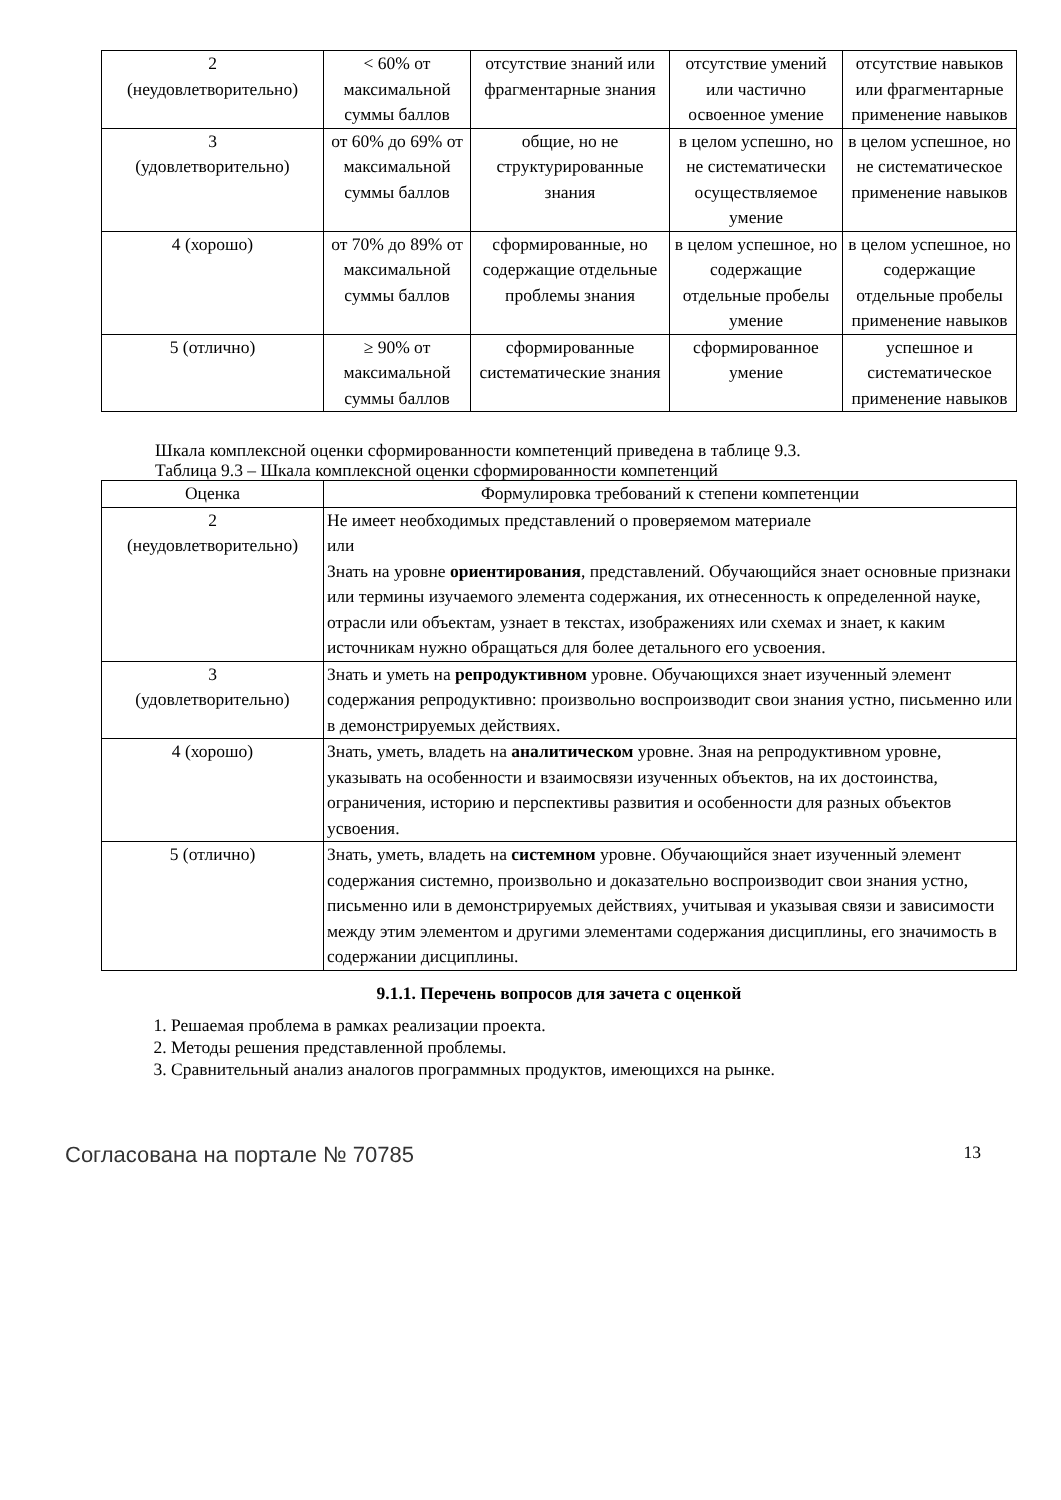| 2 (неудовлетворительно) | < 60% от максимальной суммы баллов | отсутствие знаний или фрагментарные знания | отсутствие умений или частично освоенное умение | отсутствие навыков или фрагментарные применение навыков |
| 3 (удовлетворительно) | от 60% до 69% от максимальной суммы баллов | общие, но не структурированные знания | в целом успешно, но не систематически осуществляемое умение | в целом успешное, но не систематическое применение навыков |
| 4 (хорошо) | от 70% до 89% от максимальной суммы баллов | сформированные, но содержащие отдельные проблемы знания | в целом успешное, но содержащие отдельные пробелы умение | в целом успешное, но содержащие отдельные пробелы применение навыков |
| 5 (отлично) | ≥ 90% от максимальной суммы баллов | сформированные систематические знания | сформированное умение | успешное и систематическое применение навыков |
Шкала комплексной оценки сформированности компетенций приведена в таблице 9.3.
Таблица 9.3 – Шкала комплексной оценки сформированности компетенций
| Оценка | Формулировка требований к степени компетенции |
| --- | --- |
| 2 (неудовлетворительно) | Не имеет необходимых представлений о проверяемом материале или Знать на уровне ориентирования , представлений. Обучающийся знает основные признаки или термины изучаемого элемента содержания, их отнесенность к определенной науке, отрасли или объектам, узнает в текстах, изображениях или схемах и знает, к каким источникам нужно обращаться для более детального его усвоения. |
| 3 (удовлетворительно) | Знать и уметь на репродуктивном уровне. Обучающихся знает изученный элемент содержания репродуктивно: произвольно воспроизводит свои знания устно, письменно или в демонстрируемых действиях. |
| 4 (хорошо) | Знать, уметь, владеть на аналитическом уровне. Зная на репродуктивном уровне, указывать на особенности и взаимосвязи изученных объектов, на их достоинства, ограничения, историю и перспективы развития и особенности для разных объектов усвоения. |
| 5 (отлично) | Знать, уметь, владеть на системном уровне. Обучающийся знает изученный элемент содержания системно, произвольно и доказательно воспроизводит свои знания устно, письменно или в демонстрируемых действиях, учитывая и указывая связи и зависимости между этим элементом и другими элементами содержания дисциплины, его значимость в содержании дисциплины. |
9.1.1. Перечень вопросов для зачета с оценкой
1. Решаемая проблема в рамках реализации проекта.
2. Методы решения представленной проблемы.
3. Сравнительный анализ аналогов программных продуктов, имеющихся на рынке.
Согласована на портале № 70785 13